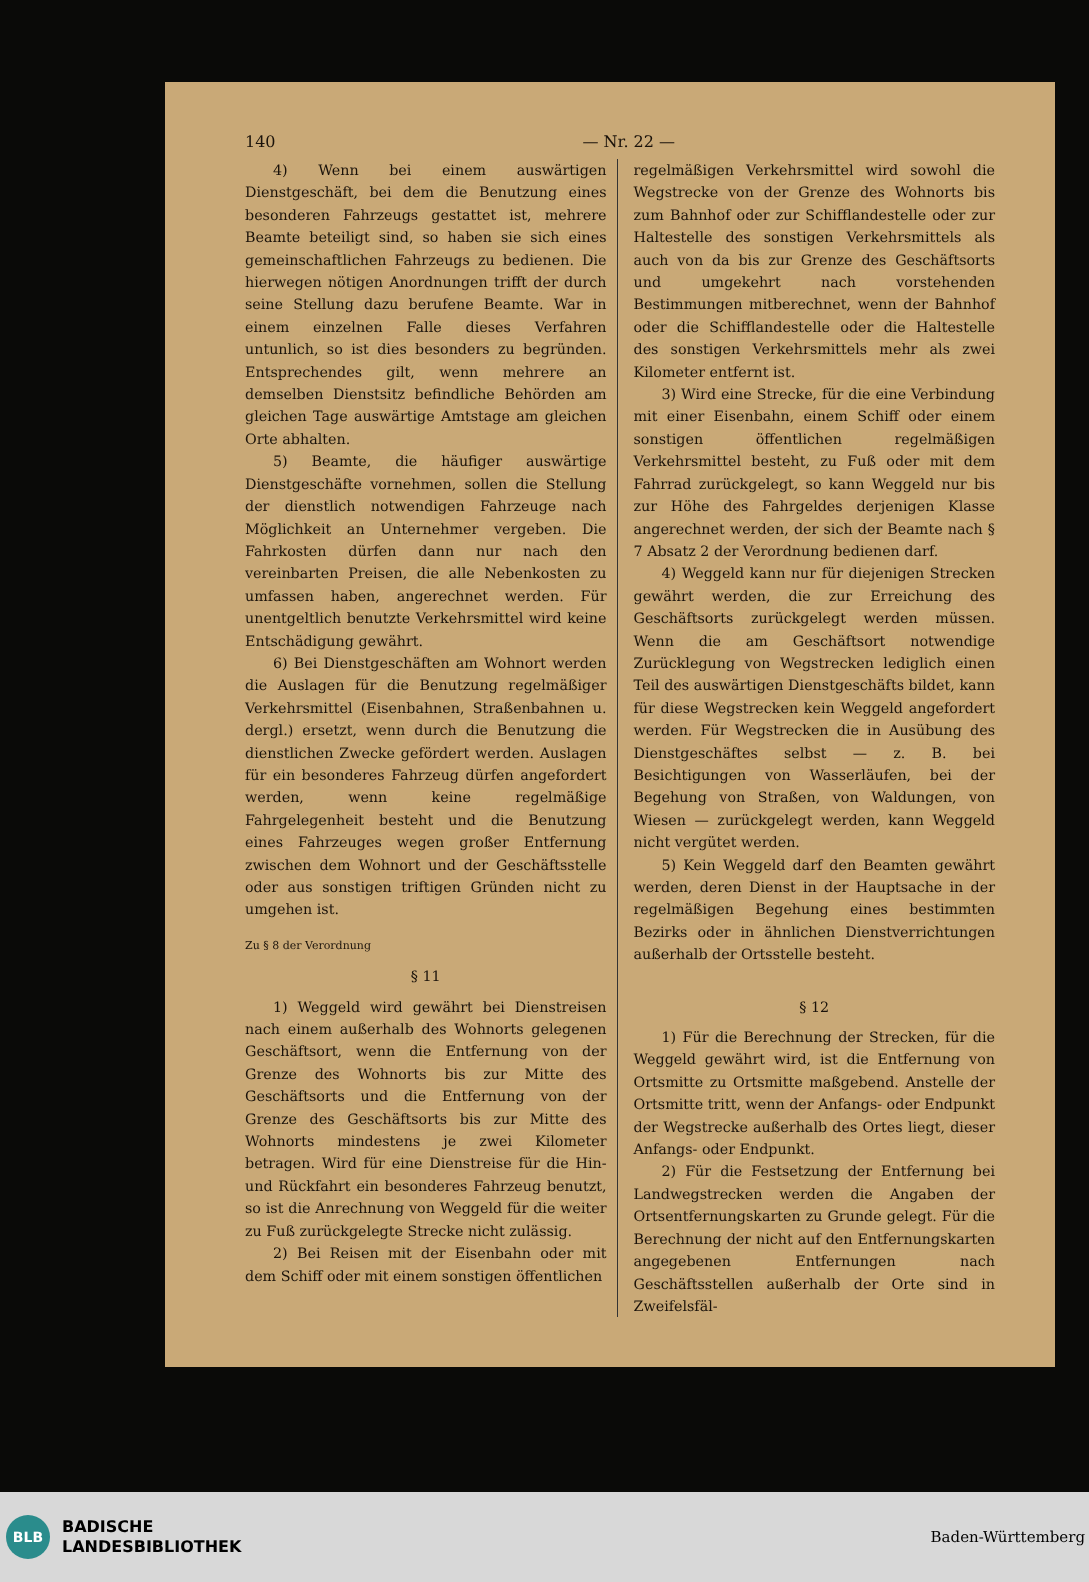140 — Nr. 22 —
4) Wenn bei einem auswärtigen Dienstgeschäft, bei dem die Benutzung eines besonderen Fahrzeugs gestattet ist, mehrere Beamte beteiligt sind, so haben sie sich eines gemeinschaftlichen Fahrzeugs zu bedienen. Die hierwegen nötigen Anordnungen trifft der durch seine Stellung dazu berufene Beamte. War in einem einzelnen Falle dieses Verfahren untunlich, so ist dies besonders zu begründen. Entsprechendes gilt, wenn mehrere an demselben Dienstsitz befindliche Behörden am gleichen Tage auswärtige Amtstage am gleichen Orte abhalten.
5) Beamte, die häufiger auswärtige Dienstgeschäfte vornehmen, sollen die Stellung der dienstlich notwendigen Fahrzeuge nach Möglichkeit an Unternehmer vergeben. Die Fahrkosten dürfen dann nur nach den vereinbarten Preisen, die alle Nebenkosten zu umfassen haben, angerechnet werden. Für unentgeltlich benutzte Verkehrsmittel wird keine Entschädigung gewährt.
6) Bei Dienstgeschäften am Wohnort werden die Auslagen für die Benutzung regelmäßiger Verkehrsmittel (Eisenbahnen, Straßenbahnen u. dergl.) ersetzt, wenn durch die Benutzung die dienstlichen Zwecke gefördert werden. Auslagen für ein besonderes Fahrzeug dürfen angefordert werden, wenn keine regelmäßige Fahrgelegenheit besteht und die Benutzung eines Fahrzeuges wegen großer Entfernung zwischen dem Wohnort und der Geschäftsstelle oder aus sonstigen triftigen Gründen nicht zu umgehen ist.
Zu § 8 der Verordnung
§ 11
1) Weggeld wird gewährt bei Dienstreisen nach einem außerhalb des Wohnorts gelegenen Geschäftsort, wenn die Entfernung von der Grenze des Wohnorts bis zur Mitte des Geschäftsorts und die Entfernung von der Grenze des Geschäftsorts bis zur Mitte des Wohnorts mindestens je zwei Kilometer betragen. Wird für eine Dienstreise für die Hin- und Rückfahrt ein besonderes Fahrzeug benutzt, so ist die Anrechnung von Weggeld für die weiter zu Fuß zurückgelegte Strecke nicht zulässig.
2) Bei Reisen mit der Eisenbahn oder mit dem Schiff oder mit einem sonstigen öffentlichen
regelmäßigen Verkehrsmittel wird sowohl die Wegstrecke von der Grenze des Wohnorts bis zum Bahnhof oder zur Schifflandestelle oder zur Haltestelle des sonstigen Verkehrsmittels als auch von da bis zur Grenze des Geschäftsorts und umgekehrt nach vorstehenden Bestimmungen mitberechnet, wenn der Bahnhof oder die Schifflandestelle oder die Haltestelle des sonstigen Verkehrsmittels mehr als zwei Kilometer entfernt ist.
3) Wird eine Strecke, für die eine Verbindung mit einer Eisenbahn, einem Schiff oder einem sonstigen öffentlichen regelmäßigen Verkehrsmittel besteht, zu Fuß oder mit dem Fahrrad zurückgelegt, so kann Weggeld nur bis zur Höhe des Fahrgeldes derjenigen Klasse angerechnet werden, der sich der Beamte nach § 7 Absatz 2 der Verordnung bedienen darf.
4) Weggeld kann nur für diejenigen Strecken gewährt werden, die zur Erreichung des Geschäftsorts zurückgelegt werden müssen. Wenn die am Geschäftsort notwendige Zurücklegung von Wegstrecken lediglich einen Teil des auswärtigen Dienstgeschäfts bildet, kann für diese Wegstrecken kein Weggeld angefordert werden. Für Wegstrecken die in Ausübung des Dienstgeschäftes selbst — z. B. bei Besichtigungen von Wasserläufen, bei der Begehung von Straßen, von Waldungen, von Wiesen — zurückgelegt werden, kann Weggeld nicht vergütet werden.
5) Kein Weggeld darf den Beamten gewährt werden, deren Dienst in der Hauptsache in der regelmäßigen Begehung eines bestimmten Bezirks oder in ähnlichen Dienstverrichtungen außerhalb der Ortsstelle besteht.
§ 12
1) Für die Berechnung der Strecken, für die Weggeld gewährt wird, ist die Entfernung von Ortsmitte zu Ortsmitte maßgebend. Anstelle der Ortsmitte tritt, wenn der Anfangs- oder Endpunkt der Wegstrecke außerhalb des Ortes liegt, dieser Anfangs- oder Endpunkt.
2) Für die Festsetzung der Entfernung bei Landwegstrecken werden die Angaben der Ortsentfernungskarten zu Grunde gelegt. Für die Berechnung der nicht auf den Entfernungskarten angegebenen Entfernungen nach Geschäftsstellen außerhalb der Orte sind in Zweifelsfäl-
BLB
BADISCHE
LANDESBIBLIOTHEK
Baden-Württemberg